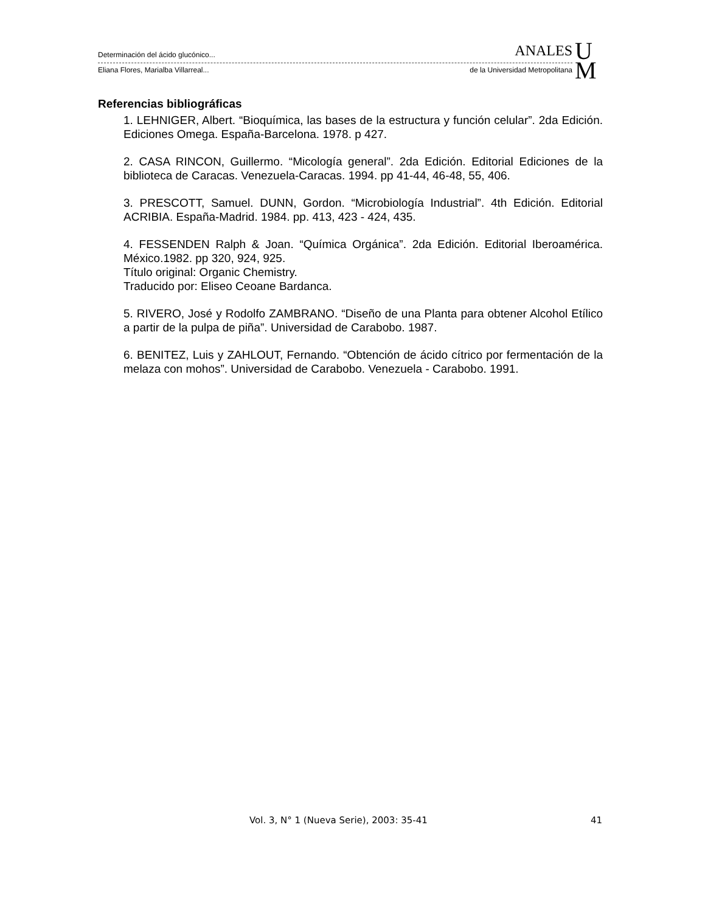Determinación del ácido glucónico... ANALES
Eliana Flores, Marialba Villarreal... de la Universidad Metropolitana
U
M
Referencias bibliográficas
1. LEHNIGER, Albert. “Bioquímica, las bases de la estructura y función celular”. 2da Edición. Ediciones Omega. España-Barcelona. 1978. p 427.
2. CASA RINCON, Guillermo. “Micología general”. 2da Edición. Editorial Ediciones de la biblioteca de Caracas. Venezuela-Caracas. 1994. pp 41-44, 46-48, 55, 406.
3. PRESCOTT, Samuel. DUNN, Gordon. “Microbiología Industrial”. 4th Edición. Editorial ACRIBIA. España-Madrid. 1984. pp. 413, 423 - 424, 435.
4. FESSENDEN Ralph & Joan. “Química Orgánica”. 2da Edición. Editorial Iberoamérica. México.1982. pp 320, 924, 925.
Título original: Organic Chemistry.
Traducido por: Eliseo Ceoane Bardanca.
5. RIVERO, José y Rodolfo ZAMBRANO. “Diseño de una Planta para obtener Alcohol Etílico a partir de la pulpa de piña”. Universidad de Carabobo. 1987.
6. BENITEZ, Luis y ZAHLOUT, Fernando. “Obtención de ácido cítrico por fermentación de la melaza con mohos”. Universidad de Carabobo. Venezuela - Carabobo. 1991.
Vol. 3, N° 1 (Nueva Serie), 2003: 35-41 41